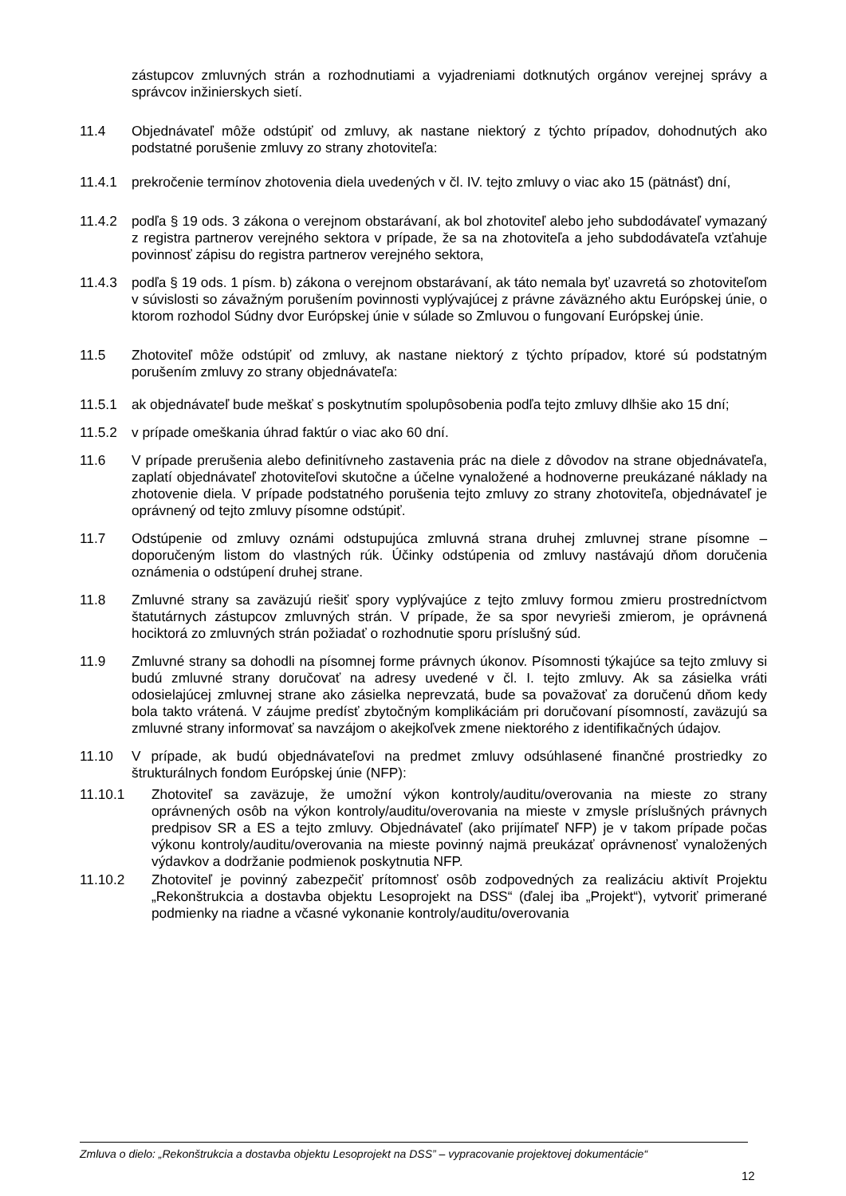zástupcov zmluvných strán a rozhodnutiami a vyjadreniami dotknutých orgánov verejnej správy a správcov inžinierskych sietí.
11.4 Objednávateľ môže odstúpiť od zmluvy, ak nastane niektorý z týchto prípadov, dohodnutých ako podstatné porušenie zmluvy zo strany zhotoviteľa:
11.4.1 prekročenie termínov zhotovenia diela uvedených v čl. IV. tejto zmluvy o viac ako 15 (pätnásť) dní,
11.4.2 podľa § 19 ods. 3 zákona o verejnom obstarávaní, ak bol zhotoviteľ alebo jeho subdodávateľ vymazaný z registra partnerov verejného sektora v prípade, že sa na zhotoviteľa a jeho subdodávateľa vzťahuje povinnosť zápisu do registra partnerov verejného sektora,
11.4.3 podľa § 19 ods. 1 písm. b) zákona o verejnom obstarávaní, ak táto nemala byť uzavretá so zhotoviteľom v súvislosti so závažným porušením povinnosti vyplývajúcej z právne záväzného aktu Európskej únie, o ktorom rozhodol Súdny dvor Európskej únie v súlade so Zmluvou o fungovaní Európskej únie.
11.5 Zhotoviteľ môže odstúpiť od zmluvy, ak nastane niektorý z týchto prípadov, ktoré sú podstatným porušením zmluvy zo strany objednávateľa:
11.5.1 ak objednávateľ bude meškať s poskytnutím spolupôsobenia podľa tejto zmluvy dlhšie ako 15 dní;
11.5.2 v prípade omeškania úhrad faktúr o viac ako 60 dní.
11.6 V prípade prerušenia alebo definitívneho zastavenia prác na diele z dôvodov na strane objednávateľa, zaplatí objednávateľ zhotoviteľovi skutočne a účelne vynaložené a hodnoverne preukázané náklady na zhotovenie diela. V prípade podstatného porušenia tejto zmluvy zo strany zhotoviteľa, objednávateľ je oprávnený od tejto zmluvy písomne odstúpiť.
11.7 Odstúpenie od zmluvy oznámi odstupujúca zmluvná strana druhej zmluvnej strane písomne – doporučeným listom do vlastných rúk. Účinky odstúpenia od zmluvy nastávajú dňom doručenia oznámenia o odstúpení druhej strane.
11.8 Zmluvné strany sa zaväzujú riešiť spory vyplývajúce z tejto zmluvy formou zmieru prostredníctvom štatutárnych zástupcov zmluvných strán. V prípade, že sa spor nevyrieši zmierom, je oprávnená hociktorá zo zmluvných strán požiadať o rozhodnutie sporu príslušný súd.
11.9 Zmluvné strany sa dohodli na písomnej forme právnych úkonov. Písomnosti týkajúce sa tejto zmluvy si budú zmluvné strany doručovať na adresy uvedené v čl. I. tejto zmluvy. Ak sa zásielka vráti odosielajúcej zmluvnej strane ako zásielka neprevzatá, bude sa považovať za doručenú dňom kedy bola takto vrátená. V záujme predísť zbytočným komplikáciám pri doručovaní písomností, zaväzujú sa zmluvné strany informovať sa navzájom o akejkoľvek zmene niektorého z identifikačných údajov.
11.10 V prípade, ak budú objednávateľovi na predmet zmluvy odsúhlasené finančné prostriedky zo štrukturálnych fondom Európskej únie (NFP):
11.10.1 Zhotoviteľ sa zaväzuje, že umožní výkon kontroly/auditu/overovania na mieste zo strany oprávnených osôb na výkon kontroly/auditu/overovania na mieste v zmysle príslušných právnych predpisov SR a ES a tejto zmluvy. Objednávateľ (ako prijímateľ NFP) je v takom prípade počas výkonu kontroly/auditu/overovania na mieste povinný najmä preukázať oprávnenosť vynaložených výdavkov a dodržanie podmienok poskytnutia NFP.
11.10.2 Zhotoviteľ je povinný zabezpečiť prítomnosť osôb zodpovedných za realizáciu aktivít Projektu „Rekonštrukcia a dostavba objektu Lesoprojekt na DSS“ (ďalej iba „Projekt“), vytvoriť primerané podmienky na riadne a včasné vykonanie kontroly/auditu/overovania
Zmluva o dielo: „Rekonštrukcia a dostavba objektu Lesoprojekt na DSS” – vypracovanie projektovej dokumentácie“
12